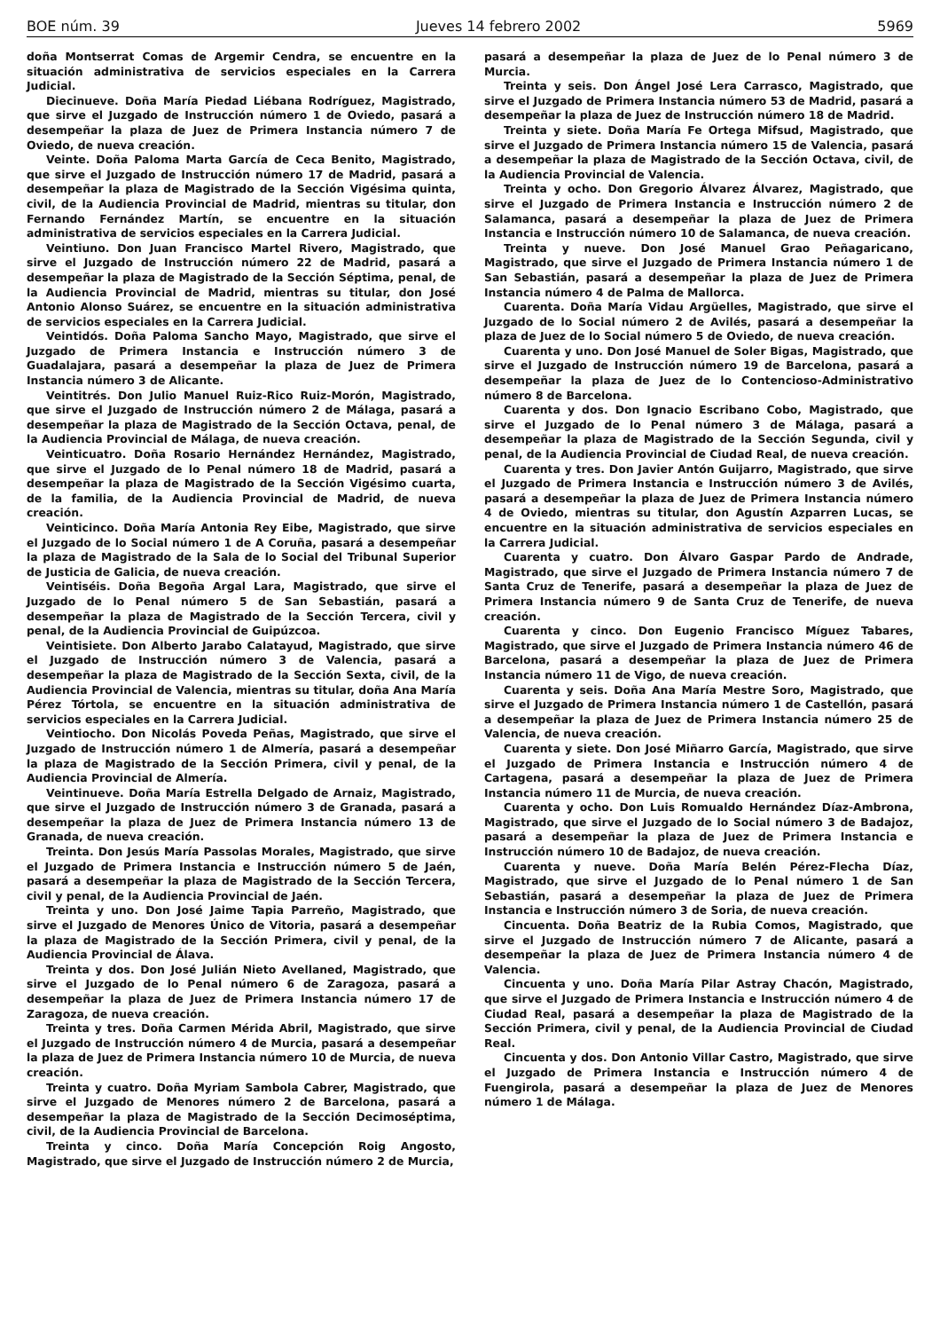BOE núm. 39 Jueves 14 febrero 2002 5969
doña Montserrat Comas de Argemir Cendra, se encuentre en la situación administrativa de servicios especiales en la Carrera Judicial.
Diecinueve. Doña María Piedad Liébana Rodríguez, Magistrado, que sirve el Juzgado de Instrucción número 1 de Oviedo, pasará a desempeñar la plaza de Juez de Primera Instancia número 7 de Oviedo, de nueva creación.
Veinte. Doña Paloma Marta García de Ceca Benito, Magistrado, que sirve el Juzgado de Instrucción número 17 de Madrid, pasará a desempeñar la plaza de Magistrado de la Sección Vigésima quinta, civil, de la Audiencia Provincial de Madrid, mientras su titular, don Fernando Fernández Martín, se encuentre en la situación administrativa de servicios especiales en la Carrera Judicial.
Veintiuno. Don Juan Francisco Martel Rivero, Magistrado, que sirve el Juzgado de Instrucción número 22 de Madrid, pasará a desempeñar la plaza de Magistrado de la Sección Séptima, penal, de la Audiencia Provincial de Madrid, mientras su titular, don José Antonio Alonso Suárez, se encuentre en la situación administrativa de servicios especiales en la Carrera Judicial.
Veintidós. Doña Paloma Sancho Mayo, Magistrado, que sirve el Juzgado de Primera Instancia e Instrucción número 3 de Guadalajara, pasará a desempeñar la plaza de Juez de Primera Instancia número 3 de Alicante.
Veintitrés. Don Julio Manuel Ruiz-Rico Ruiz-Morón, Magistrado, que sirve el Juzgado de Instrucción número 2 de Málaga, pasará a desempeñar la plaza de Magistrado de la Sección Octava, penal, de la Audiencia Provincial de Málaga, de nueva creación.
Veinticuatro. Doña Rosario Hernández Hernández, Magistrado, que sirve el Juzgado de lo Penal número 18 de Madrid, pasará a desempeñar la plaza de Magistrado de la Sección Vigésimo cuarta, de la familia, de la Audiencia Provincial de Madrid, de nueva creación.
Veinticinco. Doña María Antonia Rey Eibe, Magistrado, que sirve el Juzgado de lo Social número 1 de A Coruña, pasará a desempeñar la plaza de Magistrado de la Sala de lo Social del Tribunal Superior de Justicia de Galicia, de nueva creación.
Veintiséis. Doña Begoña Argal Lara, Magistrado, que sirve el Juzgado de lo Penal número 5 de San Sebastián, pasará a desempeñar la plaza de Magistrado de la Sección Tercera, civil y penal, de la Audiencia Provincial de Guipúzcoa.
Veintisiete. Don Alberto Jarabo Calatayud, Magistrado, que sirve el Juzgado de Instrucción número 3 de Valencia, pasará a desempeñar la plaza de Magistrado de la Sección Sexta, civil, de la Audiencia Provincial de Valencia, mientras su titular, doña Ana María Pérez Tórtola, se encuentre en la situación administrativa de servicios especiales en la Carrera Judicial.
Veintiocho. Don Nicolás Poveda Peñas, Magistrado, que sirve el Juzgado de Instrucción número 1 de Almería, pasará a desempeñar la plaza de Magistrado de la Sección Primera, civil y penal, de la Audiencia Provincial de Almería.
Veintinueve. Doña María Estrella Delgado de Arnaiz, Magistrado, que sirve el Juzgado de Instrucción número 3 de Granada, pasará a desempeñar la plaza de Juez de Primera Instancia número 13 de Granada, de nueva creación.
Treinta. Don Jesús María Passolas Morales, Magistrado, que sirve el Juzgado de Primera Instancia e Instrucción número 5 de Jaén, pasará a desempeñar la plaza de Magistrado de la Sección Tercera, civil y penal, de la Audiencia Provincial de Jaén.
Treinta y uno. Don José Jaime Tapia Parreño, Magistrado, que sirve el Juzgado de Menores Único de Vitoria, pasará a desempeñar la plaza de Magistrado de la Sección Primera, civil y penal, de la Audiencia Provincial de Álava.
Treinta y dos. Don José Julián Nieto Avellaned, Magistrado, que sirve el Juzgado de lo Penal número 6 de Zaragoza, pasará a desempeñar la plaza de Juez de Primera Instancia número 17 de Zaragoza, de nueva creación.
Treinta y tres. Doña Carmen Mérida Abril, Magistrado, que sirve el Juzgado de Instrucción número 4 de Murcia, pasará a desempeñar la plaza de Juez de Primera Instancia número 10 de Murcia, de nueva creación.
Treinta y cuatro. Doña Myriam Sambola Cabrer, Magistrado, que sirve el Juzgado de Menores número 2 de Barcelona, pasará a desempeñar la plaza de Magistrado de la Sección Decimoséptima, civil, de la Audiencia Provincial de Barcelona.
Treinta y cinco. Doña María Concepción Roig Angosto, Magistrado, que sirve el Juzgado de Instrucción número 2 de Murcia,
pasará a desempeñar la plaza de Juez de lo Penal número 3 de Murcia.
Treinta y seis. Don Ángel José Lera Carrasco, Magistrado, que sirve el Juzgado de Primera Instancia número 53 de Madrid, pasará a desempeñar la plaza de Juez de Instrucción número 18 de Madrid.
Treinta y siete. Doña María Fe Ortega Mifsud, Magistrado, que sirve el Juzgado de Primera Instancia número 15 de Valencia, pasará a desempeñar la plaza de Magistrado de la Sección Octava, civil, de la Audiencia Provincial de Valencia.
Treinta y ocho. Don Gregorio Álvarez Álvarez, Magistrado, que sirve el Juzgado de Primera Instancia e Instrucción número 2 de Salamanca, pasará a desempeñar la plaza de Juez de Primera Instancia e Instrucción número 10 de Salamanca, de nueva creación.
Treinta y nueve. Don José Manuel Grao Peñagaricano, Magistrado, que sirve el Juzgado de Primera Instancia número 1 de San Sebastián, pasará a desempeñar la plaza de Juez de Primera Instancia número 4 de Palma de Mallorca.
Cuarenta. Doña María Vidau Argüelles, Magistrado, que sirve el Juzgado de lo Social número 2 de Avilés, pasará a desempeñar la plaza de Juez de lo Social número 5 de Oviedo, de nueva creación.
Cuarenta y uno. Don José Manuel de Soler Bigas, Magistrado, que sirve el Juzgado de Instrucción número 19 de Barcelona, pasará a desempeñar la plaza de Juez de lo Contencioso-Administrativo número 8 de Barcelona.
Cuarenta y dos. Don Ignacio Escribano Cobo, Magistrado, que sirve el Juzgado de lo Penal número 3 de Málaga, pasará a desempeñar la plaza de Magistrado de la Sección Segunda, civil y penal, de la Audiencia Provincial de Ciudad Real, de nueva creación.
Cuarenta y tres. Don Javier Antón Guijarro, Magistrado, que sirve el Juzgado de Primera Instancia e Instrucción número 3 de Avilés, pasará a desempeñar la plaza de Juez de Primera Instancia número 4 de Oviedo, mientras su titular, don Agustín Azparren Lucas, se encuentre en la situación administrativa de servicios especiales en la Carrera Judicial.
Cuarenta y cuatro. Don Álvaro Gaspar Pardo de Andrade, Magistrado, que sirve el Juzgado de Primera Instancia número 7 de Santa Cruz de Tenerife, pasará a desempeñar la plaza de Juez de Primera Instancia número 9 de Santa Cruz de Tenerife, de nueva creación.
Cuarenta y cinco. Don Eugenio Francisco Míguez Tabares, Magistrado, que sirve el Juzgado de Primera Instancia número 46 de Barcelona, pasará a desempeñar la plaza de Juez de Primera Instancia número 11 de Vigo, de nueva creación.
Cuarenta y seis. Doña Ana María Mestre Soro, Magistrado, que sirve el Juzgado de Primera Instancia número 1 de Castellón, pasará a desempeñar la plaza de Juez de Primera Instancia número 25 de Valencia, de nueva creación.
Cuarenta y siete. Don José Miñarro García, Magistrado, que sirve el Juzgado de Primera Instancia e Instrucción número 4 de Cartagena, pasará a desempeñar la plaza de Juez de Primera Instancia número 11 de Murcia, de nueva creación.
Cuarenta y ocho. Don Luis Romualdo Hernández Díaz-Ambrona, Magistrado, que sirve el Juzgado de lo Social número 3 de Badajoz, pasará a desempeñar la plaza de Juez de Primera Instancia e Instrucción número 10 de Badajoz, de nueva creación.
Cuarenta y nueve. Doña María Belén Pérez-Flecha Díaz, Magistrado, que sirve el Juzgado de lo Penal número 1 de San Sebastián, pasará a desempeñar la plaza de Juez de Primera Instancia e Instrucción número 3 de Soria, de nueva creación.
Cincuenta. Doña Beatriz de la Rubia Comos, Magistrado, que sirve el Juzgado de Instrucción número 7 de Alicante, pasará a desempeñar la plaza de Juez de Primera Instancia número 4 de Valencia.
Cincuenta y uno. Doña María Pilar Astray Chacón, Magistrado, que sirve el Juzgado de Primera Instancia e Instrucción número 4 de Ciudad Real, pasará a desempeñar la plaza de Magistrado de la Sección Primera, civil y penal, de la Audiencia Provincial de Ciudad Real.
Cincuenta y dos. Don Antonio Villar Castro, Magistrado, que sirve el Juzgado de Primera Instancia e Instrucción número 4 de Fuengirola, pasará a desempeñar la plaza de Juez de Menores número 1 de Málaga.